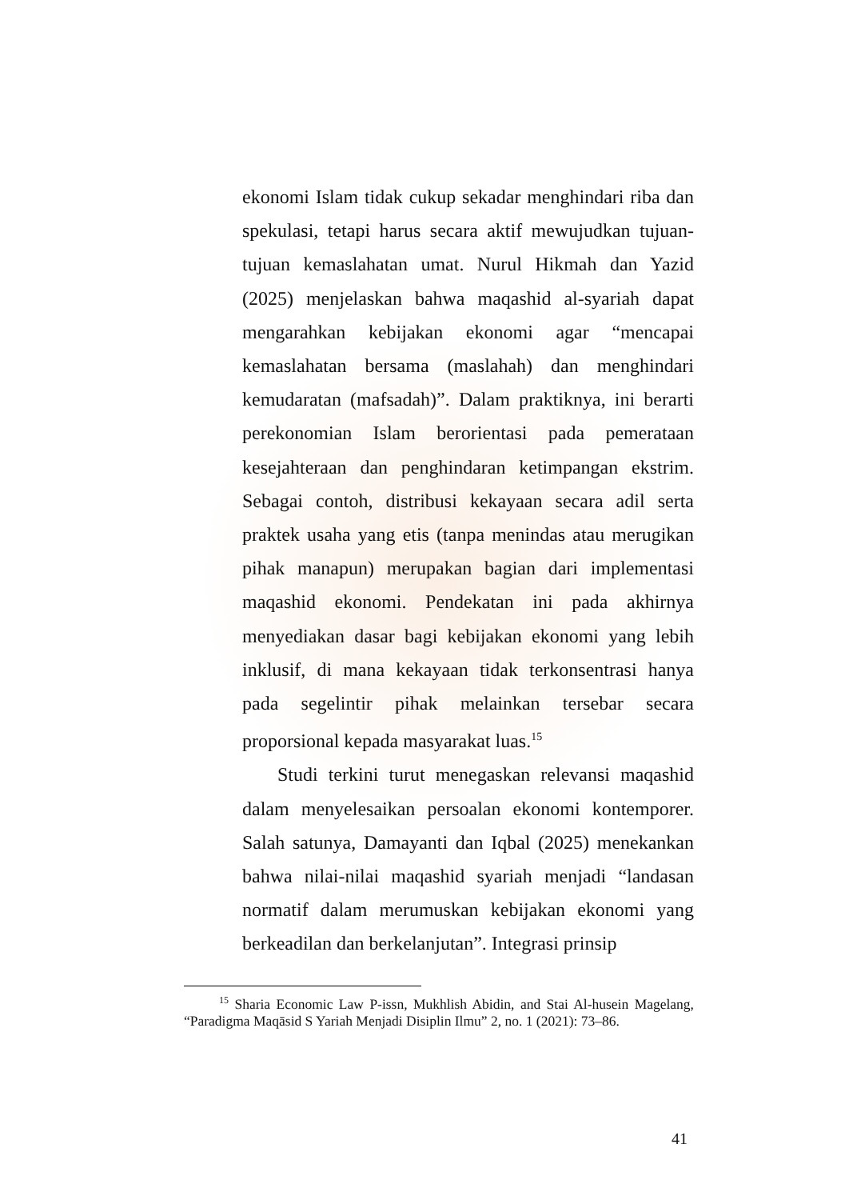ekonomi Islam tidak cukup sekadar menghindari riba dan spekulasi, tetapi harus secara aktif mewujudkan tujuan-tujuan kemaslahatan umat. Nurul Hikmah dan Yazid (2025) menjelaskan bahwa maqashid al-syariah dapat mengarahkan kebijakan ekonomi agar “mencapai kemaslahatan bersama (maslahah) dan menghindari kemudaratan (mafsadah)”. Dalam praktiknya, ini berarti perekonomian Islam berorientasi pada pemerataan kesejahteraan dan penghindaran ketimpangan ekstrim. Sebagai contoh, distribusi kekayaan secara adil serta praktek usaha yang etis (tanpa menindas atau merugikan pihak manapun) merupakan bagian dari implementasi maqashid ekonomi. Pendekatan ini pada akhirnya menyediakan dasar bagi kebijakan ekonomi yang lebih inklusif, di mana kekayaan tidak terkonsentrasi hanya pada segelintir pihak melainkan tersebar secara proporsional kepada masyarakat luas.<sup>15</sup>
Studi terkini turut menegaskan relevansi maqashid dalam menyelesaikan persoalan ekonomi kontemporer. Salah satunya, Damayanti dan Iqbal (2025) menekankan bahwa nilai-nilai maqashid syariah menjadi “landasan normatif dalam merumuskan kebijakan ekonomi yang berkeadilan dan berkelanjutan”. Integrasi prinsip
<sup>15</sup> Sharia Economic Law P-issn, Mukhlish Abidin, and Stai Al-husein Magelang, “Paradigma Maqāsid S Yariah Menjadi Disiplin Ilmu” 2, no. 1 (2021): 73–86.
41